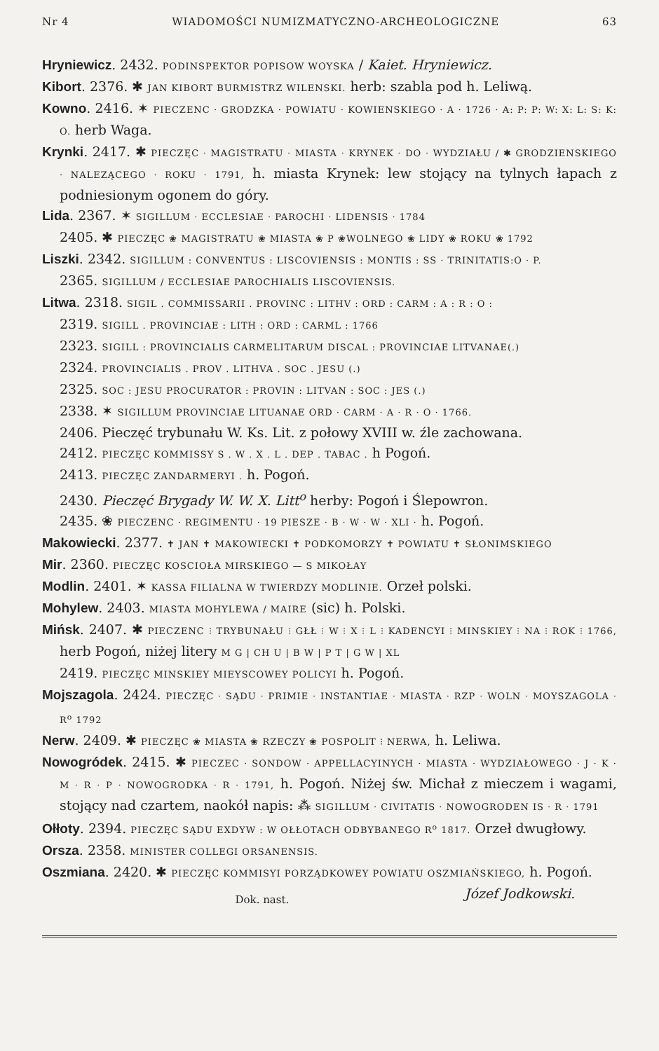Nr 4 WIADOMOŚCI NUMIZMATYCZNO-ARCHEOLOGICZNE 63
Hryniewicz. 2432. PODINSPEKTOR POPISOW WOYSKA / Kaiet. Hryniewicz.
Kibort. 2376. ✱ JAN KIBORT BURMISTRZ WILENSKI. herb: szabla pod h. Leliwą.
Kowno. 2416. ✶ PIECZENC · GRODZKA · POWIATU · KOWIENSKIEGO · A · 1726 · A: P: P: W: X: L: S: K: O. herb Waga.
Krynki. 2417. ✱ PIECZĘC · MAGISTRATU · MIASTA · KRYNEK · DO · WYDZIAŁU / ✱ GRODZIENSKIEGO · NALEZĄCEGO · ROKU · 1791, h. miasta Krynek: lew stojący na tylnych łapach z podniesionym ogonem do góry.
Lida. 2367. ✶ SIGILLUM · ECCLESIAE · PAROCHI · LIDENSIS · 1784
2405. ✱ PIECZĘC ❀ MAGISTRATU ❀ MIASTA ❀ P ❀WOLNEGO ❀ LIDY ❀ ROKU ❀ 1792
Liszki. 2342. SIGILLUM : CONVENTUS : LISCOVIENSIS : MONTIS : SS · TRINITATIS:O · P.
2365. SIGILLUM / ECCLESIAE PAROCHIALIS LISCOVIENSIS.
Litwa. 2318. SIGIL . COMMISSARII . PROVINC : LITHV : ORD : CARM : A : R : O :
2319. SIGILL . PROVINCIAE : LITH : ORD : CARML : 1766
2323. SIGILL : PROVINCIALIS CARMELITARUM DISCAL : PROVINCIAE LITVANAE(.)
2324. PROVINCIALIS . PROV . LITHVA . SOC . JESU (.)
2325. SOC : JESU PROCURATOR : PROVIN : LITVAN : SOC : JES (.)
2338. ✶ SIGILLUM PROVINCIAE LITUANAE ORD · CARM · A · R · O · 1766.
2406. Pieczęć trybunału W. Ks. Lit. z połowy XVIII w. źle zachowana.
2412. PIECZĘC KOMMISSY S . W . X . L . DEP . TABAC . h Pogoń.
2413. PIECZĘC ZANDARMERYI . h. Pogoń.
2430. Pieczęć Brygady W. W. X. Litt<sup>o</sup> herby: Pogoń i Ślepowron.
2435. ❀ PIECZENC · REGIMENTU · 19 PIESZE · B · W · W · XLI · h. Pogoń.
Makowiecki. 2377. ✝ JAN ✝ MAKOWIECKI ✝ PODKOMORZY ✝ POWIATU ✝ SŁONIMSKIEGO
Mir. 2360. PIECZĘC KOSCIOŁA MIRSKIEGO — S MIKOŁAY
Modlin. 2401. ✶ KASSA FILIALNA W TWIERDZY MODLINIE. Orzeł polski.
Mohylew. 2403. MIASTA MOHYLEWA / MAIRE (sic) h. Polski.
Mińsk. 2407. ✱ PIECZENC ⁝ TRYBUNAŁU ⁝ GŁŁ ⁝ W ⁝ X ⁝ L ⁝ KADENCYI ⁝ MINSKIEY ⁝ NA ⁝ ROK ⁝ 1766, herb Pogoń, niżej litery M G | CH U | B W | P T | G W | XL
2419. PIECZĘC MINSKIEY MIEYSCOWEY POLICYI h. Pogoń.
Mojszagola. 2424. PIECZĘC · SĄDU · PRIMIE · INSTANTIAE · MIASTA · RZP · WOLN · MOYSZAGOLA · R<sup>o</sup> 1792
Nerw. 2409. ✱ PIECZĘC ❀ MIASTA ❀ RZECZY ❀ POSPOLIT ⁝ NERWA, h. Leliwa.
Nowogródek. 2415. ✱ PIECZEC · SONDOW · APPELLACYINYCH · MIASTA · WYDZIAŁOWEGO · J · K · M · R · P · NOWOGRODKA · R · 1791, h. Pogoń. Niżej św. Michał z mieczem i wagami, stojący nad czartem, naokół napis: ⁂ SIGILLUM · CIVITATIS · NOWOGRODEN IS · R · 1791
Ołłoty. 2394. PIECZĘC SĄDU EXDYW : W OŁŁOTACH ODBYBANEGO R<sup>o</sup> 1817. Orzeł dwugłowy.
Orsza. 2358. MINISTER COLLEGI ORSANENSIS.
Oszmiana. 2420. ✱ PIECZĘC KOMMISYI PORZĄDKOWEY POWIATU OSZMIAŃSKIEGO, h. Pogoń. Józef Jodkowski.
Dok. nast.